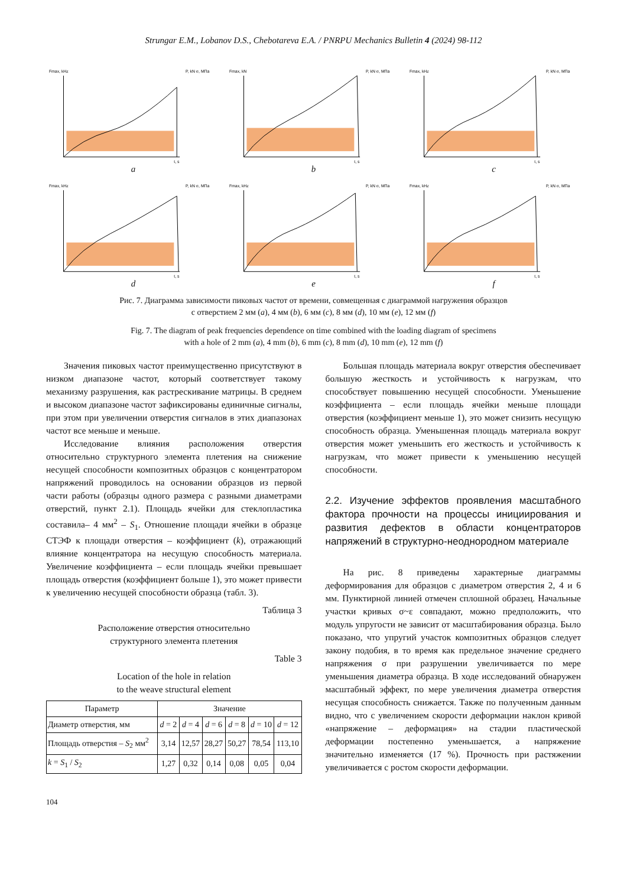Strungar E.M., Lobanov D.S., Chebotareva E.A. / PNRPU Mechanics Bulletin 4 (2024) 98-112
Fmax, kHz
P, kN σ, МПа
t, s
a
Fmax, kN
P, kN σ, МПа
t, s
b
Fmax, kHz
P, kN σ, МПа
t, s
c
Fmax, kHz
P, kN σ, МПа
t, s
d
Fmax, kHz
P, kN σ, МПа
t, s
e
Fmax, kHz
P, kN σ, МПа
t, s
f
Рис. 7. Диаграмма зависимости пиковых частот от времени, совмещенная с диаграммой нагружения образцов
с отверстием 2 мм (a), 4 мм (b), 6 мм (c), 8 мм (d), 10 мм (e), 12 мм (f)
Fig. 7. The diagram of peak frequencies dependence on time combined with the loading diagram of specimens
with a hole of 2 mm (a), 4 mm (b), 6 mm (c), 8 mm (d), 10 mm (e), 12 mm (f)
Значения пиковых частот преимущественно присутствуют в низком диапазоне частот, который соответствует такому механизму разрушения, как растрескивание матрицы. В среднем и высоком диапазоне частот зафиксированы единичные сигналы, при этом при увеличении отверстия сигналов в этих диапазонах частот все меньше и меньше.
Исследование влияния расположения отверстия относительно структурного элемента плетения на снижение несущей способности композитных образцов с концентратором напряжений проводилось на основании образцов из первой части работы (образцы одного размера с разными диаметрами отверстий, пункт 2.1). Площадь ячейки для стеклопластика составила– 4 мм<sup>2</sup> – S<sub>1</sub>. Отношение площади ячейки в образце СТЭФ к площади отверстия – коэффициент (k), отражающий влияние концентратора на несущую способность материала. Увеличение коэффициента – если площадь ячейки превышает площадь отверстия (коэффициент больше 1), это может привести к увеличению несущей способности образца (табл. 3).
Таблица 3
Расположение отверстия относительно
структурного элемента плетения
Table 3
Location of the hole in relation
to the weave structural element
| Параметр | Значение | | | | | |
| --- | --- | --- | --- | --- | --- | --- |
| Диаметр отверстия, мм | d = 2 | d = 4 | d = 6 | d = 8 | d = 10 | d = 12 |
| Площадь отверстия – S<sub>2</sub> мм<sup>2</sup> | 3,14 | 12,57 | 28,27 | 50,27 | 78,54 | 113,10 |
| k = S<sub>1</sub> / S<sub>2</sub> | 1,27 | 0,32 | 0,14 | 0,08 | 0,05 | 0,04 |
Большая площадь материала вокруг отверстия обеспечивает большую жесткость и устойчивость к нагрузкам, что способствует повышению несущей способности. Уменьшение коэффициента – если площадь ячейки меньше площади отверстия (коэффициент меньше 1), это может снизить несущую способность образца. Уменьшенная площадь материала вокруг отверстия может уменьшить его жесткость и устойчивость к нагрузкам, что может привести к уменьшению несущей способности.
2.2. Изучение эффектов проявления масштабного фактора прочности на процессы инициирования и развития дефектов в области концентраторов напряжений в структурно-неоднородном материале
На рис. 8 приведены характерные диаграммы деформирования для образцов с диаметром отверстия 2, 4 и 6 мм. Пунктирной линией отмечен сплошной образец. Начальные участки кривых σ~ε совпадают, можно предположить, что модуль упругости не зависит от масштабирования образца. Было показано, что упругий участок композитных образцов следует закону подобия, в то время как предельное значение среднего напряжения σ при разрушении увеличивается по мере уменьшения диаметра образца. В ходе исследований обнаружен масштабный эффект, по мере увеличения диаметра отверстия несущая способность снижается. Также по полученным данным видно, что с увеличением скорости деформации наклон кривой «напряжение – деформация» на стадии пластической деформации постепенно уменьшается, а напряжение значительно изменяется (17 %). Прочность при растяжении увеличивается с ростом скорости деформации.
104